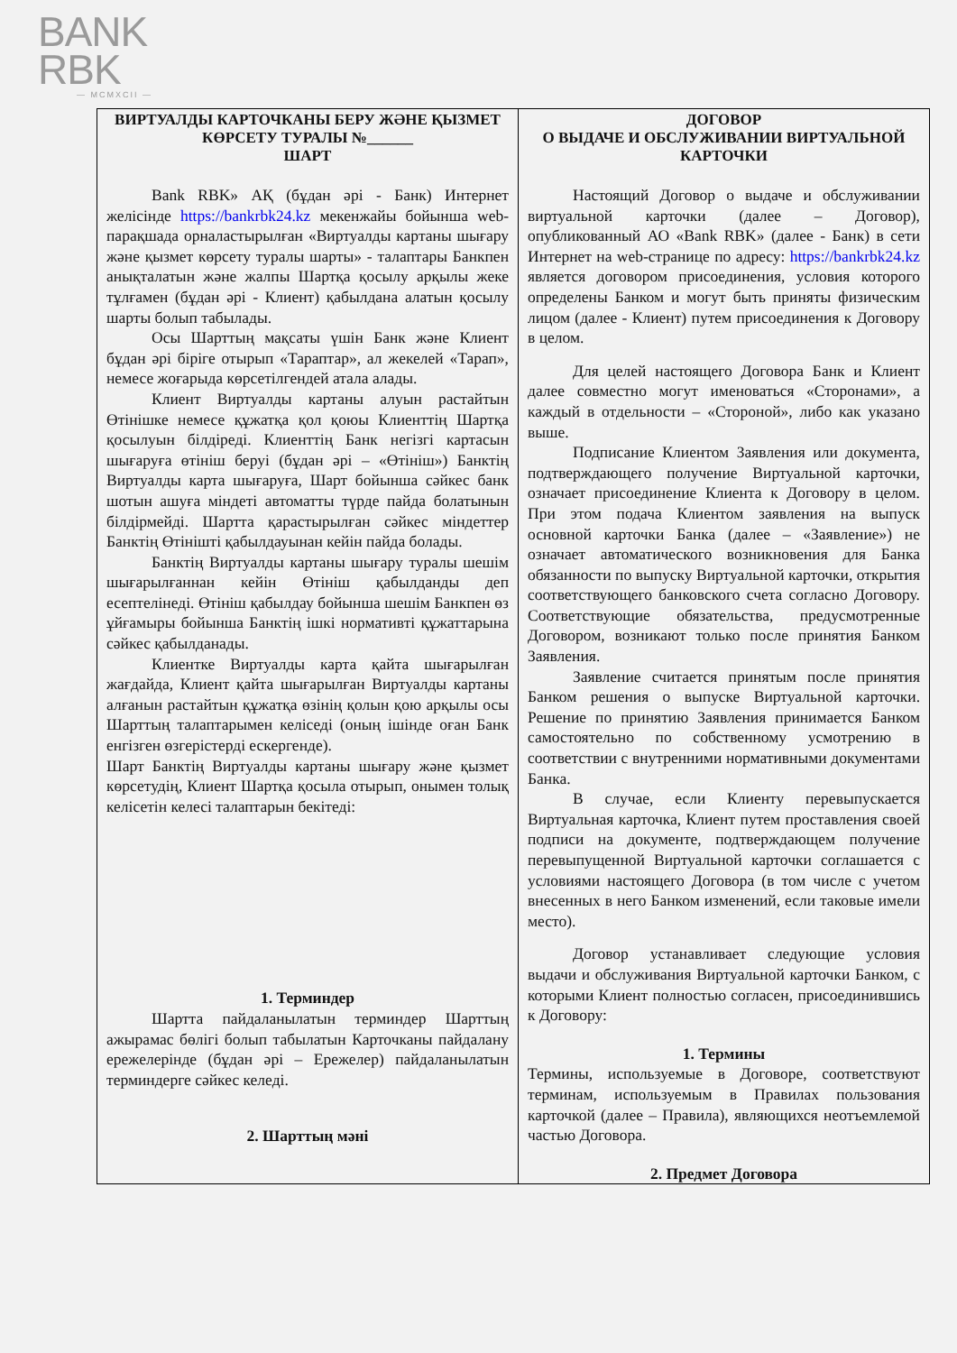BANK
RBK
— MCMXCII —
| ВИРТУАЛДЫ КАРТОЧКАНЫ БЕРУ ЖӘНЕ ҚЫЗМЕТ КӨРСЕТУ ТУРАЛЫ №______ ШАРТ Bank RBK» АҚ (бұдан әрі - Банк) Интернет желісінде https://bankrbk24.kz мекенжайы бойынша web-парақшада орналастырылған «Виртуалды картаны шығару және қызмет көрсету туралы шарты» - талаптары Банкпен анықталатын және жалпы Шартқа қосылу арқылы жеке тұлғамен (бұдан әрі - Клиент) қабылдана алатын қосылу шарты болып табылады. Осы Шарттың мақсаты үшін Банк және Клиент бұдан әрі біріге отырып «Тараптар», ал жекелей «Тарап», немесе жоғарыда көрсетілгендей атала алады. Клиент Виртуалды картаны алуын растайтын Өтінішке немесе құжатқа қол қоюы Клиенттің Шартқа қосылуын білдіреді. Клиенттің Банк негізгі картасын шығаруға өтініш беруі (бұдан әрі – «Өтініш») Банктің Виртуалды карта шығаруға, Шарт бойынша сәйкес банк шотын ашуға міндеті автоматты түрде пайда болатынын білдірмейді. Шартта қарастырылған сәйкес міндеттер Банктің Өтінішті қабылдауынан кейін пайда болады. Банктің Виртуалды картаны шығару туралы шешім шығарылғаннан кейін Өтініш қабылданды деп есептелінеді. Өтініш қабылдау бойынша шешім Банкпен өз ұйғамыры бойынша Банктің ішкі нормативті құжаттарына сәйкес қабылданады. Клиентке Виртуалды карта қайта шығарылған жағдайда, Клиент қайта шығарылған Виртуалды картаны алғанын растайтын құжатқа өзінің қолын қою арқылы осы Шарттың талаптарымен келіседі (оның ішінде оған Банк енгізген өзгерістерді ескергенде). Шарт Банктің Виртуалды картаны шығару және қызмет көрсетудің, Клиент Шартқа қосыла отырып, онымен толық келісетін келесі талаптарын бекітеді: 1. Терминдер Шартта пайдаланылатын терминдер Шарттың ажырамас бөлігі болып табылатын Карточканы пайдалану ережелерінде (бұдан әрі – Ережелер) пайдаланылатын терминдерге сәйкес келеді. 2. Шарттың мәні | ДОГОВОР О ВЫДАЧЕ И ОБСЛУЖИВАНИИ ВИРТУАЛЬНОЙ КАРТОЧКИ Настоящий Договор о выдаче и обслуживании виртуальной карточки (далее – Договор), опубликованный АО «Bank RBK» (далее - Банк) в сети Интернет на web-странице по адресу: https://bankrbk24.kz является договором присоединения, условия которого определены Банком и могут быть приняты физическим лицом (далее - Клиент) путем присоединения к Договору в целом. Для целей настоящего Договора Банк и Клиент далее совместно могут именоваться «Сторонами», а каждый в отдельности – «Стороной», либо как указано выше. Подписание Клиентом Заявления или документа, подтверждающего получение Виртуальной карточки, означает присоединение Клиента к Договору в целом. При этом подача Клиентом заявления на выпуск основной карточки Банка (далее – «Заявление») не означает автоматического возникновения для Банка обязанности по выпуску Виртуальной карточки, открытия соответствующего банковского счета согласно Договору. Соответствующие обязательства, предусмотренные Договором, возникают только после принятия Банком Заявления. Заявление считается принятым после принятия Банком решения о выпуске Виртуальной карточки. Решение по принятию Заявления принимается Банком самостоятельно по собственному усмотрению в соответствии с внутренними нормативными документами Банка. В случае, если Клиенту перевыпускается Виртуальная карточка, Клиент путем проставления своей подписи на документе, подтверждающем получение перевыпущенной Виртуальной карточки соглашается с условиями настоящего Договора (в том числе с учетом внесенных в него Банком изменений, если таковые имели место). Договор устанавливает следующие условия выдачи и обслуживания Виртуальной карточки Банком, с которыми Клиент полностью согласен, присоединившись к Договору: 1. Термины Термины, используемые в Договоре, соответствуют терминам, используемым в Правилах пользования карточкой (далее – Правила), являющихся неотъемлемой частью Договора. 2. Предмет Договора |